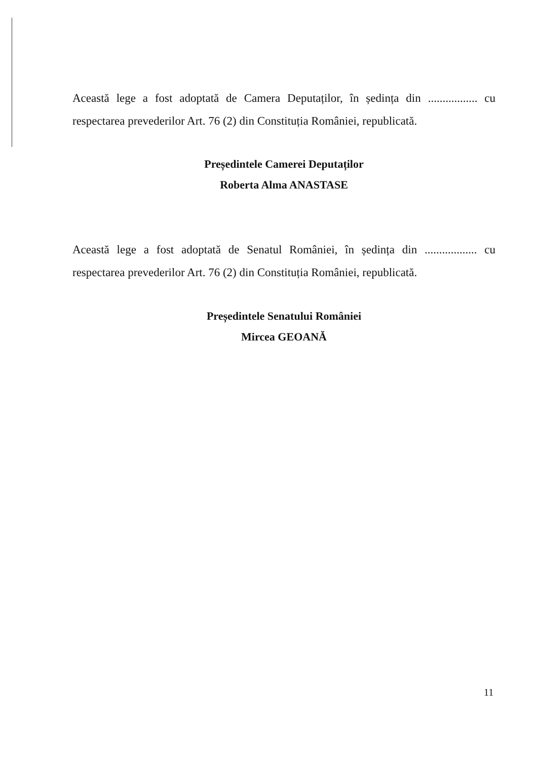Această lege a fost adoptată de Camera Deputaților, în ședința din ................. cu respectarea prevederilor Art. 76 (2) din Constituția României, republicată.
Președintele Camerei Deputaților
Roberta Alma ANASTASE
Această lege a fost adoptată de Senatul României, în ședința din .................. cu respectarea prevederilor Art. 76 (2) din Constituția României, republicată.
Președintele Senatului României
Mircea GEOANĂ
11